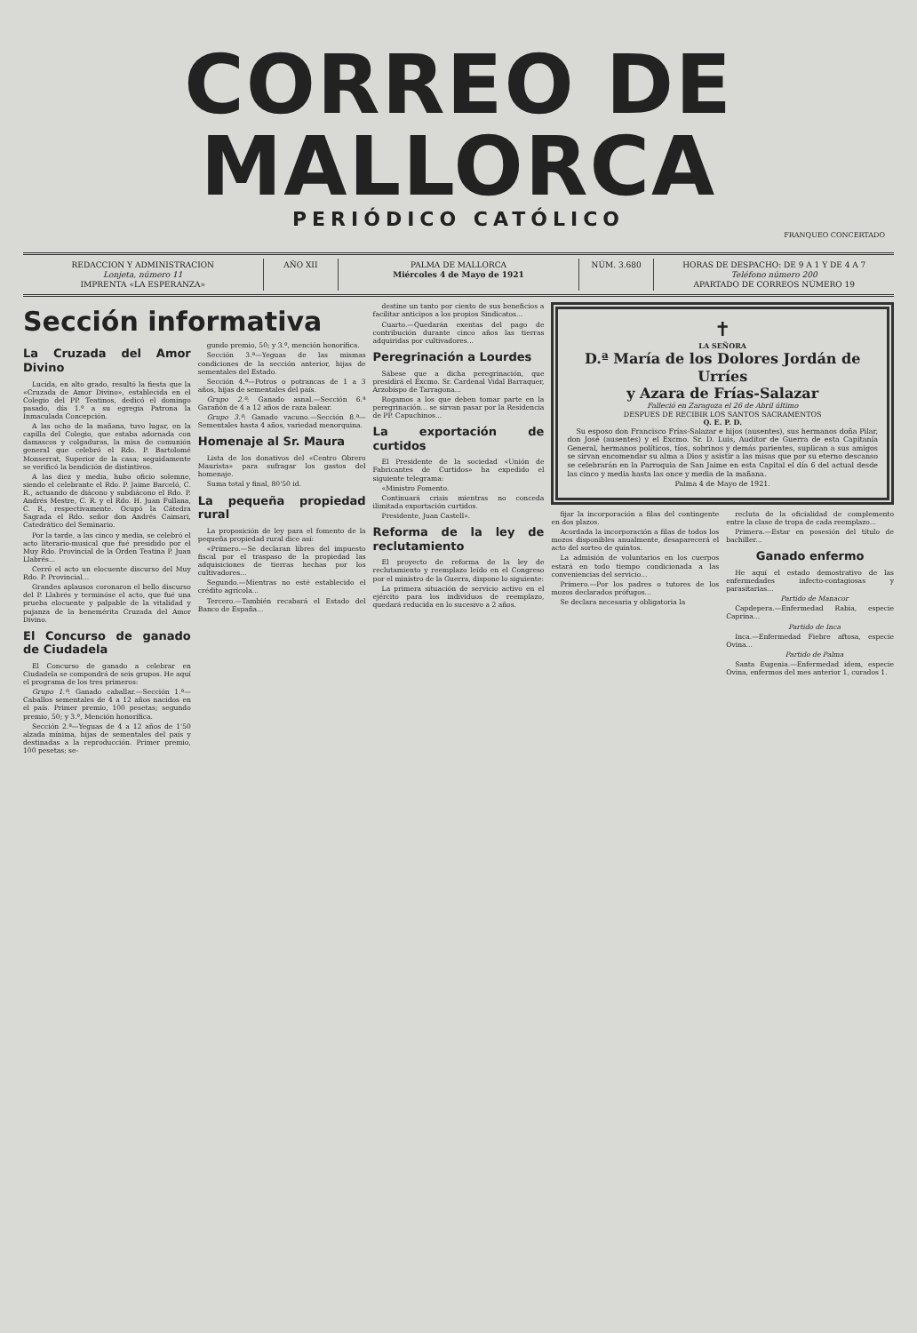CORREO DE MALLORCA
PERIÓDICO CATÓLICO
FRANQUEO CONCERTADO
REDACCION Y ADMINISTRACION
Lonjeta, número 11
IMPRENTA «LA ESPERANZA»
AÑO XII PALMA DE MALLORCA
Miércoles 4 de Mayo de 1921
NÚM. 3.680 HORAS DE DESPACHO: DE 9 A 1 Y DE 4 A 7
Teléfono número 200
APARTADO DE CORREOS NÚMERO 19
Sección informativa
La Cruzada del Amor Divino
Lucida, en alto grado, resultó la fiesta que la «Cruzada de Amor Divino», establecida en el Colegio del PP. Teatinos, dedicó el domingo pasado, día 1.º a su egregia Patrona la Inmaculada Concepción.
A las ocho de la mañana, tuvo lugar, en la capilla del Colegio, que estaba adornada con damascos y colgaduras, la misa de comunión general que celebró el Rdo. P. Bartolomé Monserrat, Superior de la casa; seguidamente se verificó la bendición de distintivos.
A las diez y media, hubo oficio solemne, siendo el celebrante el Rdo. P. Jaime Barceló, C. R., actuando de diácono y subdiácono el Rdo. P. Andrés Mestre, C. R. y el Rdo. H. Juan Fullana, C. R., respectivamente. Ocupó la Cátedra Sagrada el Rdo. señor don Andrés Caimari, Catedrático del Seminario.
Por la tarde, a las cinco y media, se celebró el acto literario-musical que fué presidido por el Muy Rdo. Provincial de la Orden Teatina P. Juan Llabrés...
Cerró el acto un elocuente discurso del Muy Rdo. P. Provincial...
Grandes aplausos coronaron el bello discurso del P. Llabrés y terminóse el acto, que fué una prueba elocuente y palpable de la vitalidad y pujanza de la benemérita Cruzada del Amor Divino.
El Concurso de ganado de Ciudadela
El Concurso de ganado a celebrar en Ciudadela se compondrá de seis grupos. He aquí el programa de los tres primeros:
Grupo 1.º: Ganado caballar.—Sección 1.ª—Caballos sementales de 4 a 12 años nacidos en el país. Primer premio, 100 pesetas; segundo premio, 50; y 3.º, Mención honorífica.
Sección 2.ª—Yeguas de 4 a 12 años de 1'50 alzada mínima, hijas de sementales del país y destinadas a la reproducción. Primer premio, 100 pesetas; se-
gundo premio, 50; y 3.º, mención honorífica.
Sección 3.ª—Yeguas de las mismas condiciones de la sección anterior, hijas de sementales del Estado.
Sección 4.ª—Potros o potrancas de 1 a 3 años, hijas de sementales del país.
Grupo 2.º: Ganado asnal.—Sección 6.ª Garañón de 4 a 12 años de raza balear.
Grupo 3.º: Ganado vacuno.—Sección 8.ª—Sementales hasta 4 años, variedad menorquina.
Homenaje al Sr. Maura
Lista de los donativos del «Centro Obrero Maurista» para sufragar los gastos del homenaje.
Suma total y final, 80'50 id.
La pequeña propiedad rural
La proposición de ley para el fomento de la pequeña propiedad rural dice así:
«Primero.—Se declaran libres del impuesto fiscal por el traspaso de la propiedad las adquisiciones de tierras hechas por los cultivadores...
Segundo.—Mientras no esté establecido el crédito agrícola...
Tercero.—También recabará el Estado del Banco de España...
destine un tanto por ciento de sus beneficios a facilitar anticipos a los propios Sindicatos...
Cuarto.—Quedarán exentas del pago de contribución durante cinco años las tierras adquiridas por cultivadores...
Peregrinación a Lourdes
Sábese que a dicha peregrinación, que presidirá el Excmo. Sr. Cardenal Vidal Barraquer, Arzobispo de Tarragona...
Rogamos a los que deben tomar parte en la peregrinación... se sirvan pasar por la Residencia de PP. Capuchinos...
La exportación de curtidos
El Presidente de la sociedad «Unión de Fabricantes de Curtidos» ha expedido el siguiente telegrama:
«Ministro Fomento.
Continuará crisis mientras no conceda ilimitada exportación curtidos.
Presidente, Juan Castell».
Reforma de la ley de reclutamiento
El proyecto de reforma de la ley de reclutamiento y reemplazo leído en el Congreso por el ministro de la Guerra, dispone lo siguiente:
La primera situación de servicio activo en el ejército para los individuos de reemplazo, quedará reducida en lo sucesivo a 2 años.
✝
LA SEÑORA
D.ª María de los Dolores Jordán de Urríes
y Azara de Frías-Salazar
Falleció en Zaragoza el 26 de Abril último
DESPUES DE RECIBIR LOS SANTOS SACRAMENTOS
Q. E. P. D.
Su esposo don Francisco Frías-Salazar e hijos (ausentes), sus hermanos doña Pilar, don José (ausentes) y el Excmo. Sr. D. Luis, Auditor de Guerra de esta Capitanía General, hermanos políticos, tíos, sobrinos y demás parientes, suplican a sus amigos se sirvan encomendar su alma a Dios y asistir a las misas que por su eterno descanso se celebrarán en la Parroquia de San Jaime en esta Capital el día 6 del actual desde las cinco y media hasta las once y media de la mañana.
Palma 4 de Mayo de 1921.
fijar la incorporación a filas del contingente en dos plazos.
Acordada la incorporación a filas de todos los mozos disponibles anualmente, desaparecerá el acto del sorteo de quintos.
La admisión de voluntarios en los cuerpos estará en todo tiempo condicionada a las conveniencias del servicio...
Primero.—Por los padres o tutores de los mozos declarados prófugos...
Se declara necesaria y obligatoria la
recluta de la oficialidad de complemento entre la clase de tropa de cada reemplazo...
Primera.—Estar en posesión del título de bachiller...
Ganado enfermo
He aquí el estado demostrativo de las enfermedades infecto-contagiosas y parasitarias...
Partido de Manacor
Capdepera.—Enfermedad Rabia, especie Caprina...
Partido de Inca
Inca.—Enfermedad Fiebre aftosa, especie Ovina...
Partido de Palma
Santa Eugenia.—Enfermedad idem, especie Ovina, enfermos del mes anterior 1, curados 1.